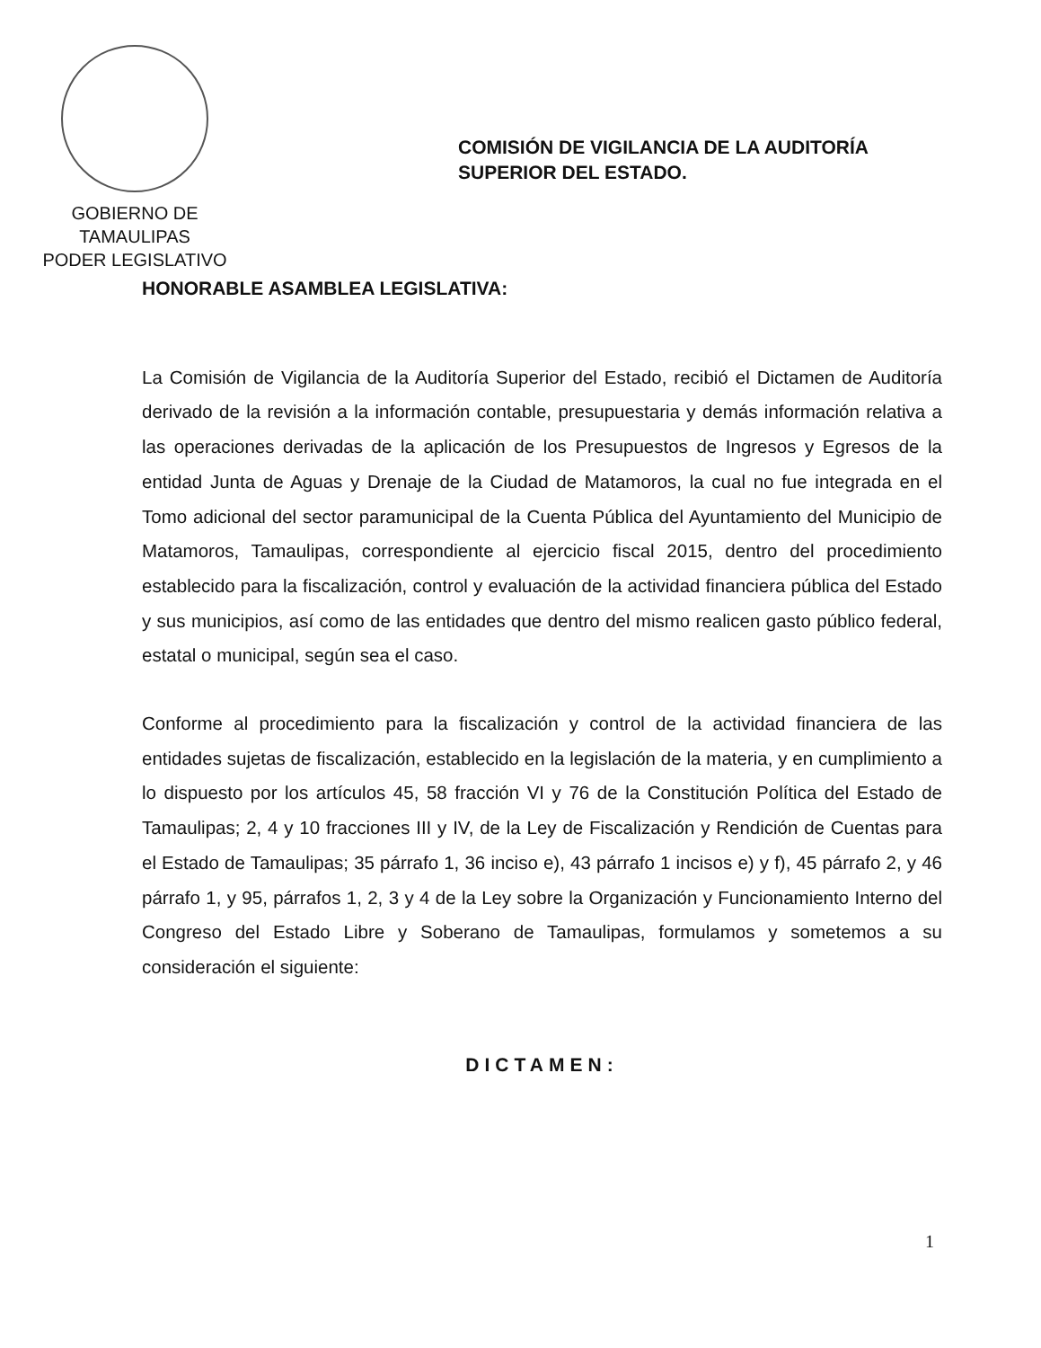GOBIERNO DE TAMAULIPAS
PODER LEGISLATIVO
COMISIÓN DE VIGILANCIA DE LA AUDITORÍA
SUPERIOR DEL ESTADO.
HONORABLE ASAMBLEA LEGISLATIVA:
La Comisión de Vigilancia de la Auditoría Superior del Estado, recibió el Dictamen de Auditoría derivado de la revisión a la información contable, presupuestaria y demás información relativa a las operaciones derivadas de la aplicación de los Presupuestos de Ingresos y Egresos de la entidad Junta de Aguas y Drenaje de la Ciudad de Matamoros, la cual no fue integrada en el Tomo adicional del sector paramunicipal de la Cuenta Pública del Ayuntamiento del Municipio de Matamoros, Tamaulipas, correspondiente al ejercicio fiscal 2015, dentro del procedimiento establecido para la fiscalización, control y evaluación de la actividad financiera pública del Estado y sus municipios, así como de las entidades que dentro del mismo realicen gasto público federal, estatal o municipal, según sea el caso.
Conforme al procedimiento para la fiscalización y control de la actividad financiera de las entidades sujetas de fiscalización, establecido en la legislación de la materia, y en cumplimiento a lo dispuesto por los artículos 45, 58 fracción VI y 76 de la Constitución Política del Estado de Tamaulipas; 2, 4 y 10 fracciones III y IV, de la Ley de Fiscalización y Rendición de Cuentas para el Estado de Tamaulipas; 35 párrafo 1, 36 inciso e), 43 párrafo 1 incisos e) y f), 45 párrafo 2, y 46 párrafo 1, y 95, párrafos 1, 2, 3 y 4 de la Ley sobre la Organización y Funcionamiento Interno del Congreso del Estado Libre y Soberano de Tamaulipas, formulamos y sometemos a su consideración el siguiente:
DICTAMEN:
1